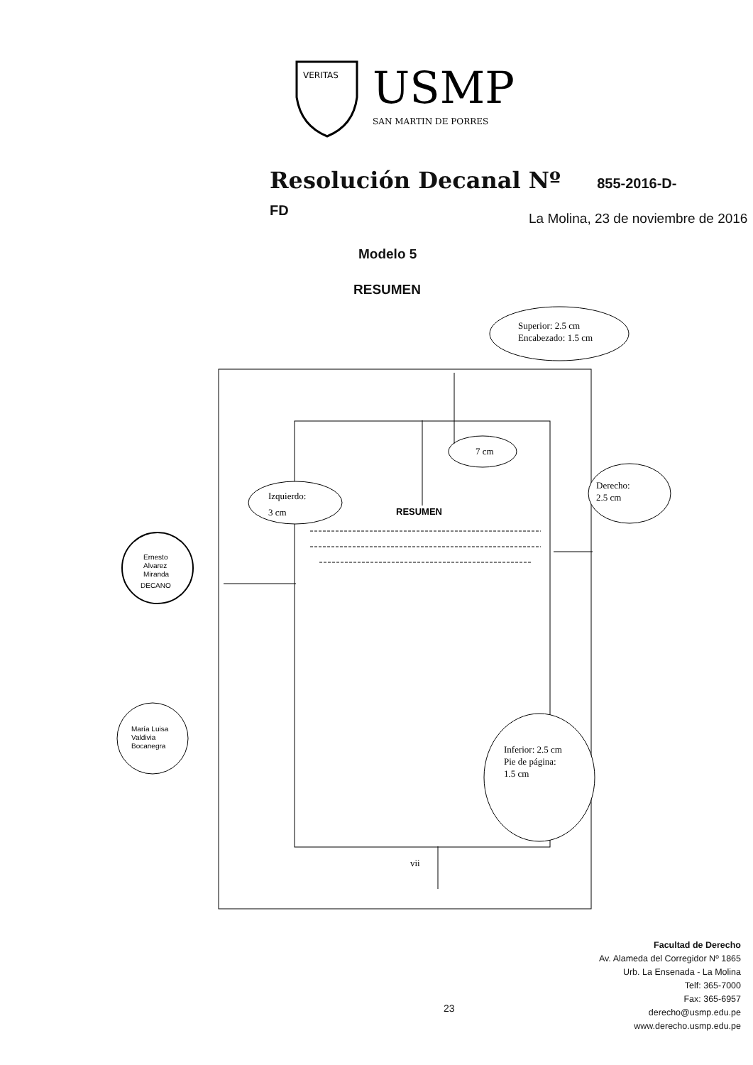VERITAS
USMP
SAN MARTIN DE PORRES
Resolución Decanal Nº 855-2016-D-FD
La Molina, 23 de noviembre de 2016
Modelo 5
RESUMEN
Superior: 2.5 cm
Encabezado: 1.5 cm
7 cm
Izquierdo:
3 cm
Derecho:
2.5 cm
RESUMEN
Inferior: 2.5 cm
Pie de página:
1.5 cm
vii
Ernesto
Alvarez
Miranda
DECANO
María Luisa
Valdivia
Bocanegra
23
Facultad de Derecho
Av. Alameda del Corregidor Nº 1865
Urb. La Ensenada - La Molina
Telf: 365-7000
Fax: 365-6957
derecho@usmp.edu.pe
www.derecho.usmp.edu.pe